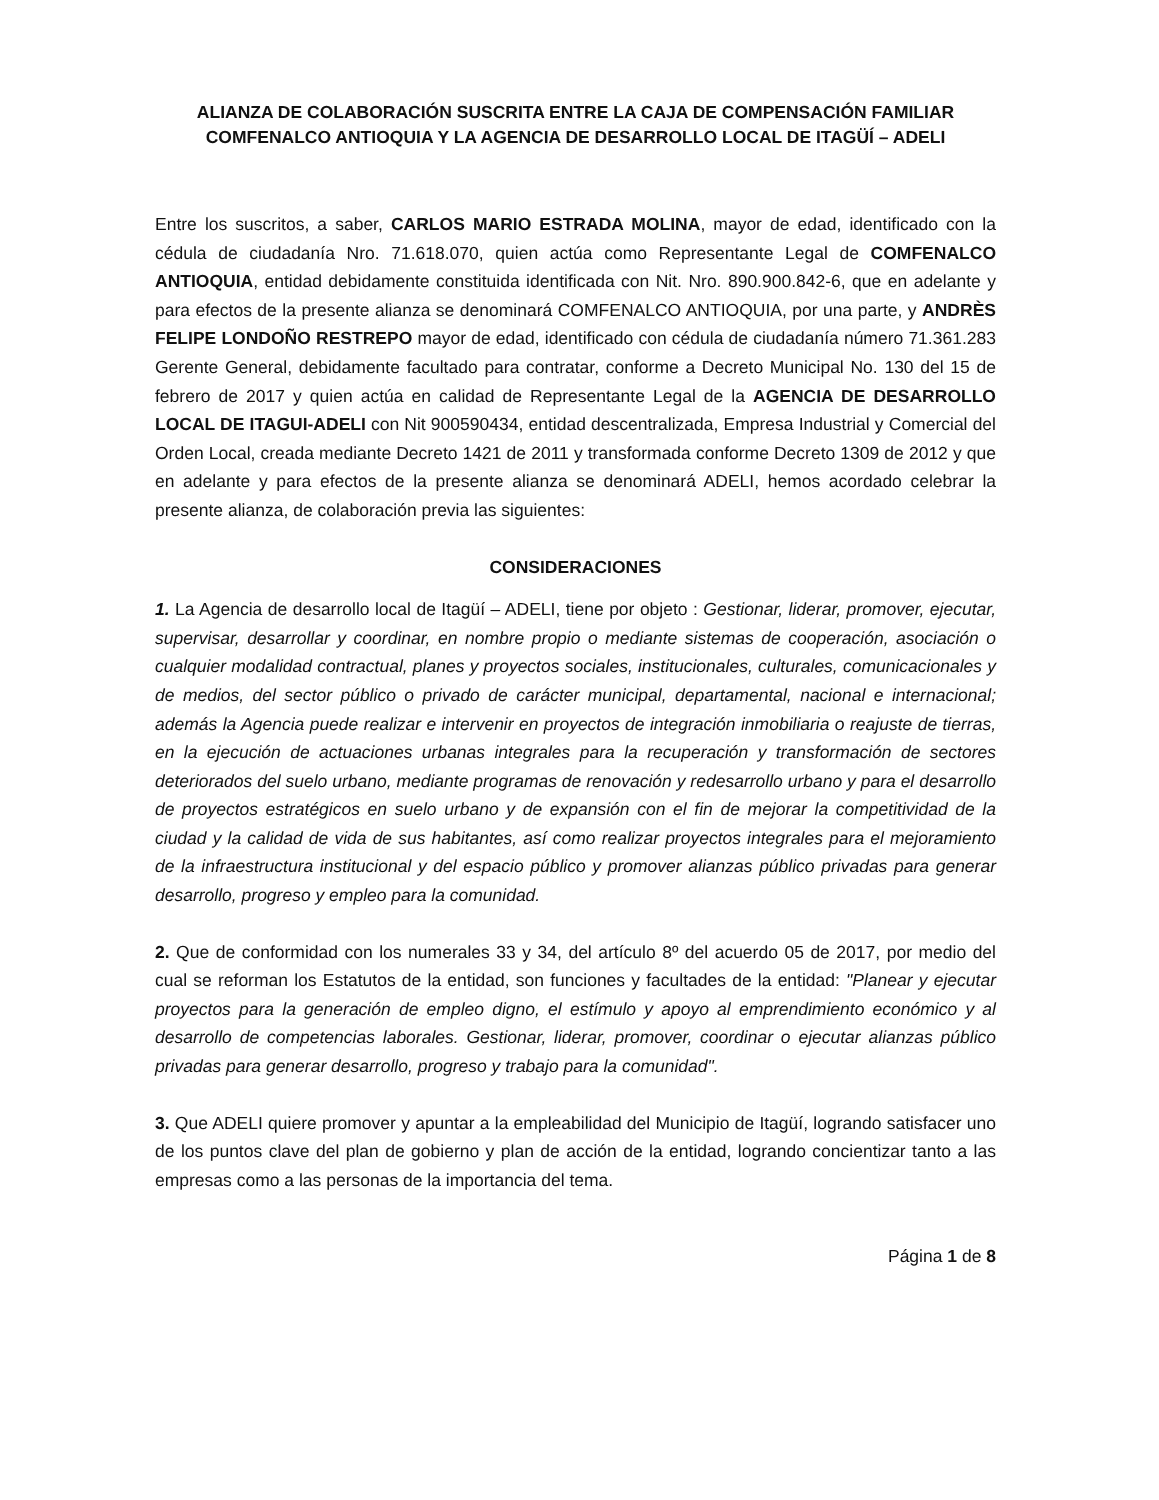ALIANZA DE COLABORACIÓN SUSCRITA ENTRE LA CAJA DE COMPENSACIÓN FAMILIAR COMFENALCO ANTIOQUIA Y LA AGENCIA DE DESARROLLO LOCAL DE ITAGÜÍ – ADELI
Entre los suscritos, a saber, CARLOS MARIO ESTRADA MOLINA, mayor de edad, identificado con la cédula de ciudadanía Nro. 71.618.070, quien actúa como Representante Legal de COMFENALCO ANTIOQUIA, entidad debidamente constituida identificada con Nit. Nro. 890.900.842-6, que en adelante y para efectos de la presente alianza se denominará COMFENALCO ANTIOQUIA, por una parte, y ANDRÈS FELIPE LONDOÑO RESTREPO mayor de edad, identificado con cédula de ciudadanía número 71.361.283 Gerente General, debidamente facultado para contratar, conforme a Decreto Municipal No. 130 del 15 de febrero de 2017 y quien actúa en calidad de Representante Legal de la AGENCIA DE DESARROLLO LOCAL DE ITAGUI-ADELI con Nit 900590434, entidad descentralizada, Empresa Industrial y Comercial del Orden Local, creada mediante Decreto 1421 de 2011 y transformada conforme Decreto 1309 de 2012 y que en adelante y para efectos de la presente alianza se denominará ADELI, hemos acordado celebrar la presente alianza, de colaboración previa las siguientes:
CONSIDERACIONES
1. La Agencia de desarrollo local de Itagüí – ADELI, tiene por objeto : Gestionar, liderar, promover, ejecutar, supervisar, desarrollar y coordinar, en nombre propio o mediante sistemas de cooperación, asociación o cualquier modalidad contractual, planes y proyectos sociales, institucionales, culturales, comunicacionales y de medios, del sector público o privado de carácter municipal, departamental, nacional e internacional; además la Agencia puede realizar e intervenir en proyectos de integración inmobiliaria o reajuste de tierras, en la ejecución de actuaciones urbanas integrales para la recuperación y transformación de sectores deteriorados del suelo urbano, mediante programas de renovación y redesarrollo urbano y para el desarrollo de proyectos estratégicos en suelo urbano y de expansión con el fin de mejorar la competitividad de la ciudad y la calidad de vida de sus habitantes, así como realizar proyectos integrales para el mejoramiento de la infraestructura institucional y del espacio público y promover alianzas público privadas para generar desarrollo, progreso y empleo para la comunidad.
2. Que de conformidad con los numerales 33 y 34, del artículo 8º del acuerdo 05 de 2017, por medio del cual se reforman los Estatutos de la entidad, son funciones y facultades de la entidad: "Planear y ejecutar proyectos para la generación de empleo digno, el estímulo y apoyo al emprendimiento económico y al desarrollo de competencias laborales. Gestionar, liderar, promover, coordinar o ejecutar alianzas público privadas para generar desarrollo, progreso y trabajo para la comunidad".
3. Que ADELI quiere promover y apuntar a la empleabilidad del Municipio de Itagüí, logrando satisfacer uno de los puntos clave del plan de gobierno y plan de acción de la entidad, logrando concientizar tanto a las empresas como a las personas de la importancia del tema.
Página 1 de 8